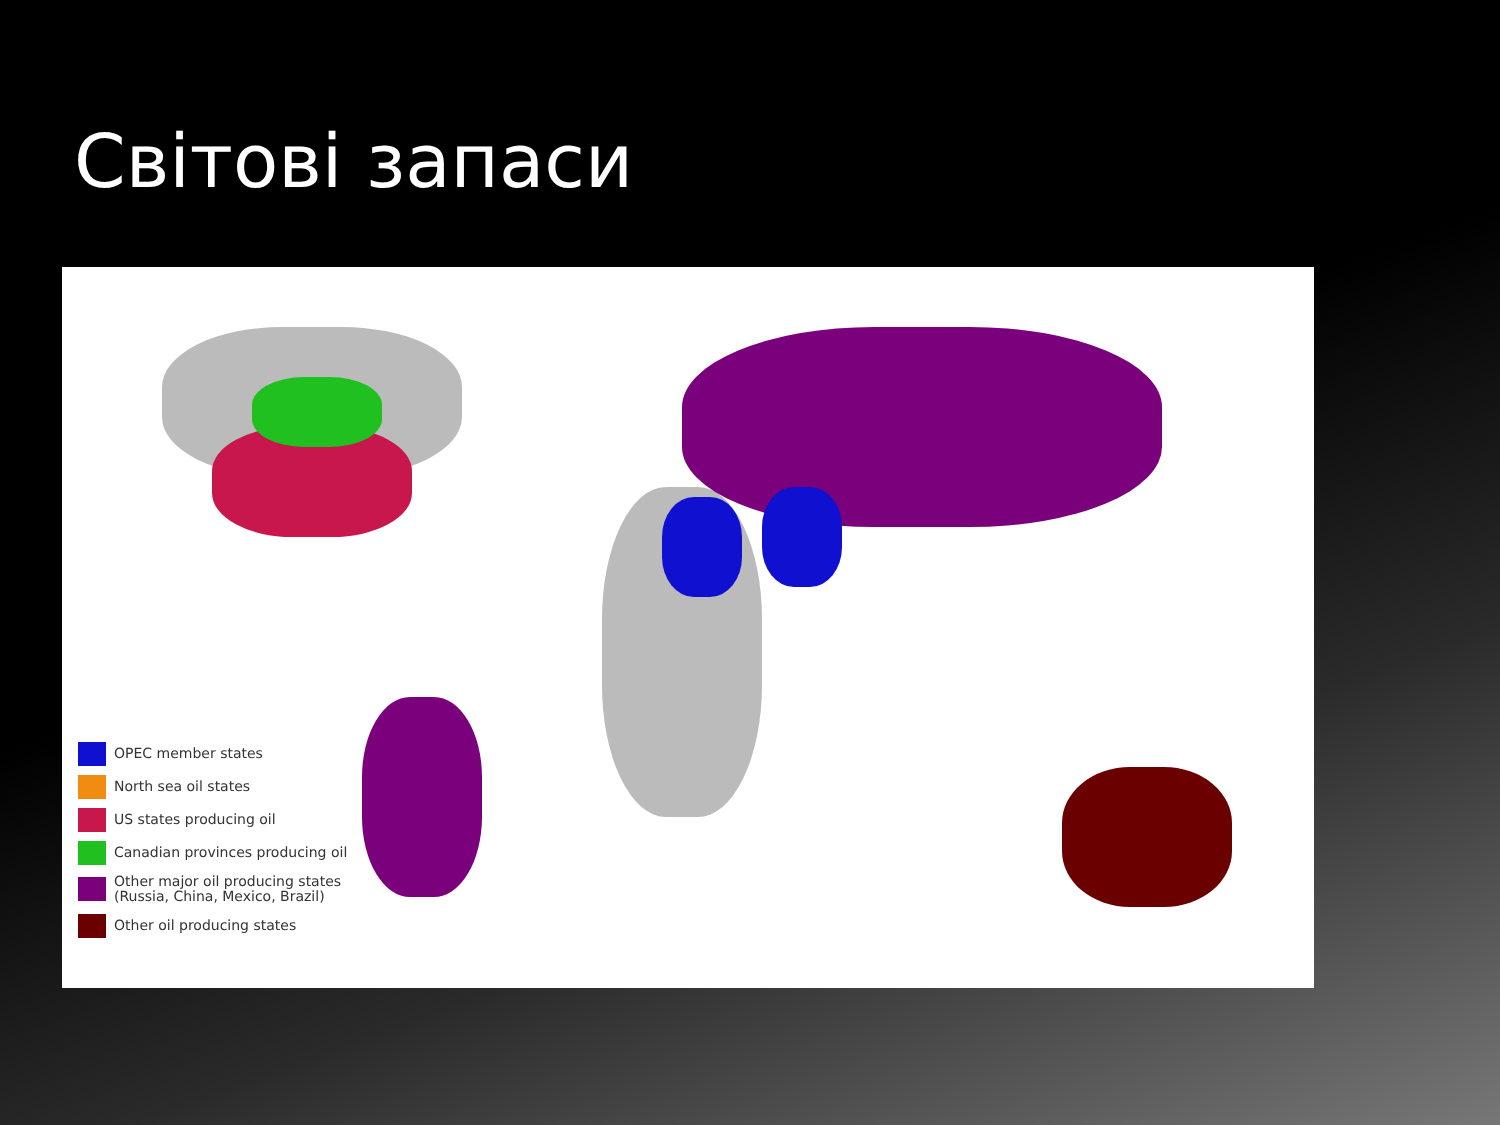Світові запаси
OPEC member states
North sea oil states
US states producing oil
Canadian provinces producing oil
Other major oil producing states
(Russia, China, Mexico, Brazil)
Other oil producing states